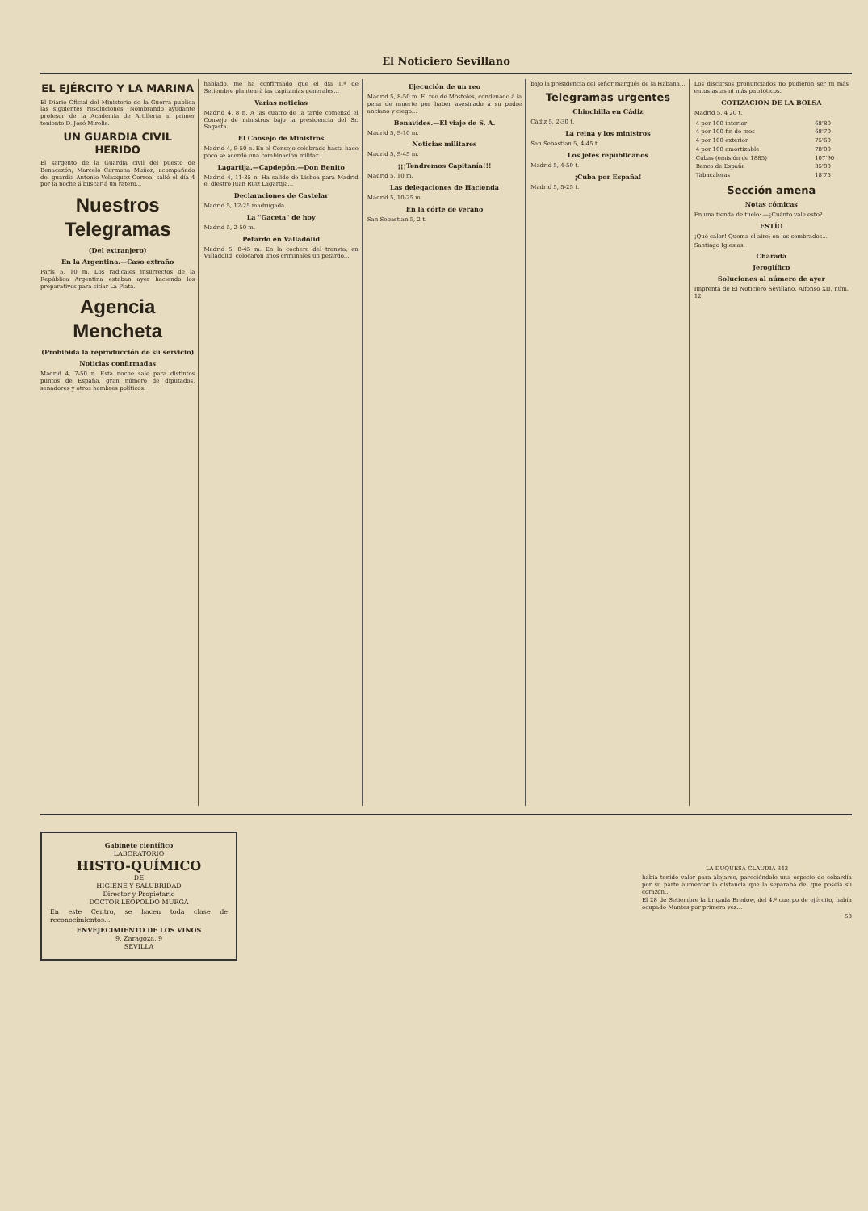El Noticiero Sevillano
EL EJÉRCITO Y LA MARINA
El Diario Oficial del Ministerio de la Guerra publica las siguientes resoluciones: Nombrando ayudante profesor de la Academia de Artillería al primer teniente D. José Mirelis.
UN GUARDIA CIVIL HERIDO
El sargento de la Guardia civil del puesto de Benacazón, Marcelo Carmona Muñoz, acompañado del guardia Antonio Velazquez Correa, salió el día 4 por la noche á buscar á un ratero...
Nuestros Telegramas
(Del extranjero)
En la Argentina.—Caso extraño
París 5, 10 m. Los radicales insurrectos de la República Argentina estaban ayer haciendo los preparativos para sitiar La Plata.
Agencia Mencheta
(Prohibida la reproducción de su servicio)
Noticias confirmadas
Madrid 4, 7-50 n. Esta noche sale para distintos puntos de España, gran número de diputados, senadores y otros hombres políticos.
hablado, me ha confirmado que el día 1.º de Setiembre plantearà las capitanías generales...
Varias noticias
Madrid 4, 8 n. A las cuatro de la tarde comenzó el Consejo de ministros bajo la presidencia del Sr. Sagasta.
El Consejo de Ministros
Madrid 4, 9-50 n. En el Consejo celebrado hasta hace poco se acordó una combinación militar...
Lagartija.—Capdepón.—Don Benito
Madrid 4, 11-35 n. Ha salido de Lisboa para Madrid el diestro Juan Ruiz Lagartija...
Declaraciones de Castelar
Madrid 5, 12-25 madrugada.
La "Gaceta" de hoy
Madrid 5, 2-50 m.
Petardo en Valladolid
Madrid 5, 8-45 m. En la cochera del tranvía, en Valladolid, colocaron unos criminales un petardo...
Ejecución de un reo
Madrid 5, 8-50 m. El reo de Móstoles, condenado á la pena de muerte por haber asesinado á su padre anciano y ciego...
Benavides.—El viaje de S. A.
Madrid 5, 9-10 m.
Noticias militares
Madrid 5, 9-45 m.
¡¡¡Tendremos Capitanía!!!
Madrid 5, 10 m.
Las delegaciones de Hacienda
Madrid 5, 10-25 m.
En la córte de verano
San Sebastian 5, 2 t.
bajo la presidencia del señor marqués de la Habana...
Telegramas urgentes
Chinchilla en Cádiz
Cádiz 5, 2-30 t.
La reina y los ministros
San Sebastian 5, 4-45 t.
Los jefes republicanos
Madrid 5, 4-50 t.
¡Cuba por España!
Madrid 5, 5-25 t.
Los discursos pronunciados no pudieron ser ni más entusiastas ni más patrióticos.
COTIZACION DE LA BOLSA
Madrid 5, 4 20 t.
| 4 por 100 interior | 68'80 |
| 4 por 100 fin de mes | 68'70 |
| 4 por 100 exterior | 75'60 |
| 4 por 100 amortizable | 78'00 |
| Cubas (emisión de 1885) | 107'90 |
| Banco de España | 35'00 |
| Tabacaleras | 18'75 |
Sección amena
Notas cómicas
En una tienda de tuelo: —¿Cuánto vale esto?
ESTÍO
¡Qué calor! Quema el aire; en los sembrados...
Santiago Iglesias.
Charada
Jeroglífico
Soluciones al número de ayer
Imprenta de El Noticiero Sevillano. Alfonso XII, núm. 12.
Gabinete científico
LABORATORIO
HISTO-QUÍMICO
DE
HIGIENE Y SALUBRIDAD
Director y Propietario
DOCTOR LEOPOLDO MURGA
En este Centro, se hacen toda clase de reconocimientos...
ENVEJECIMIENTO DE LOS VINOS
9, Zaragoza, 9
SEVILLA
LA DUQUESA CLAUDIA 343
habia tenido valor para alejarse, pareciéndole una especie de cobardía por su parte aumentar la distancia que la separaba del que poseía su corazón...
El 28 de Setiembre la brigada Bredow, del 4.º cuerpo de ejército, había ocupado Mantes por primera vez...
58